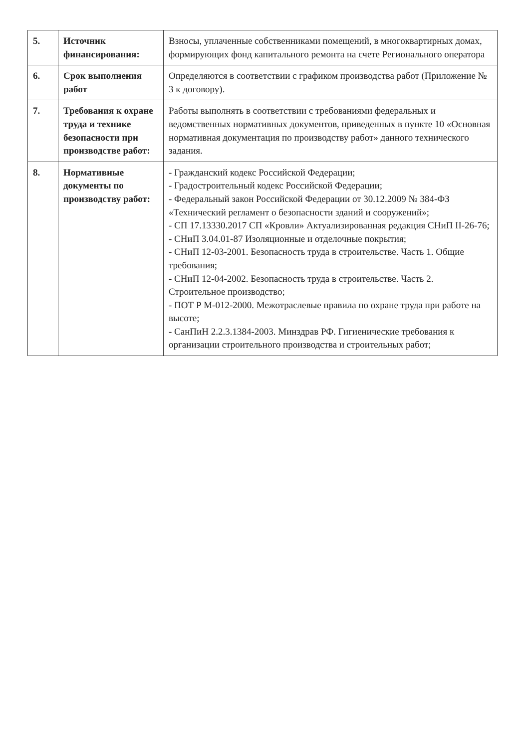| 5. | Источник финансирования: | Взносы, уплаченные собственниками помещений, в многоквартирных домах, формирующих фонд капитального ремонта на счете Регионального оператора |
| 6. | Срок выполнения работ | Определяются в соответствии с графиком производства работ (Приложение № 3 к договору). |
| 7. | Требования к охране труда и технике безопасности при производстве работ: | Работы выполнять в соответствии с требованиями федеральных и ведомственных нормативных документов, приведенных в пункте 10 «Основная нормативная документация по производству работ» данного технического задания. |
| 8. | Нормативные документы по производству работ: | - Гражданский кодекс Российской Федерации; - Градостроительный кодекс Российской Федерации; - Федеральный закон Российской Федерации от 30.12.2009 № 384-ФЗ «Технический регламент о безопасности зданий и сооружений»; - СП 17.13330.2017 СП «Кровли» Актуализированная редакция СНиП II-26-76; - СНиП 3.04.01-87 Изоляционные и отделочные покрытия; - СНиП 12-03-2001. Безопасность труда в строительстве. Часть 1. Общие требования; - СНиП 12-04-2002. Безопасность труда в строительстве. Часть 2. Строительное производство; - ПОТ Р М-012-2000. Межотраслевые правила по охране труда при работе на высоте; - СанПиН 2.2.3.1384-2003. Минздрав РФ. Гигиенические требования к организации строительного производства и строительных работ; |